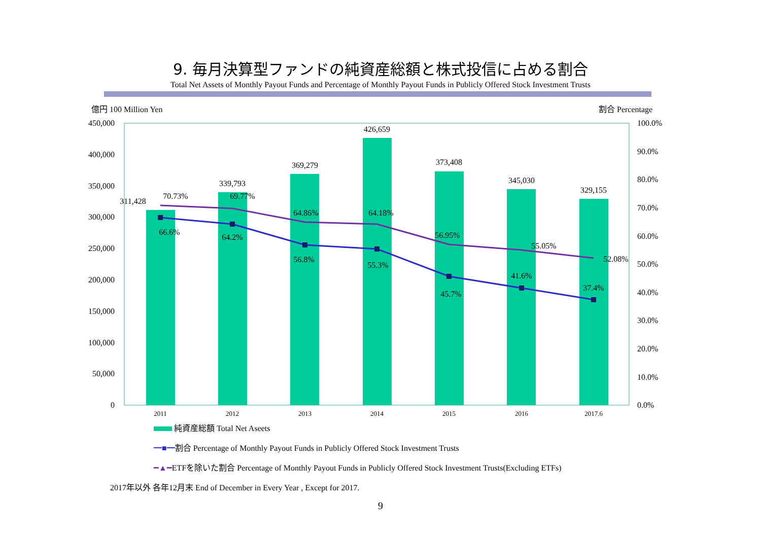9. 毎月決算型ファンドの純資産総額と株式投信に占める割合
Total Net Assets of Monthly Payout Funds and Percentage of Monthly Payout Funds in Publicly Offered Stock Investment Trusts
億円 100 Million Yen
割合 Percentage
450,000
400,000
350,000
300,000
250,000
200,000
150,000
100,000
50,000
0
100.0%
90.0%
80.0%
70.0%
60.0%
50.0%
40.0%
30.0%
20.0%
10.0%
0.0%
2011
2012
2013
2014
2015
2016
2017.6
311,428
339,793
369,279
426,659
373,408
345,030
329,155
70.73%
69.77%
64.86%
64.18%
56.95%
55.05%
52.08%
66.6%
64.2%
56.8%
55.3%
45.7%
41.6%
37.4%
純資産総額 Total Net Aseets
━■━割合 Percentage of Monthly Payout Funds in Publicly Offered Stock Investment Trusts
━▲━ETFを除いた割合 Percentage of Monthly Payout Funds in Publicly Offered Stock Investment Trusts(Excluding ETFs)
2017年以外 各年12月末 End of December in Every Year , Except for 2017.
9